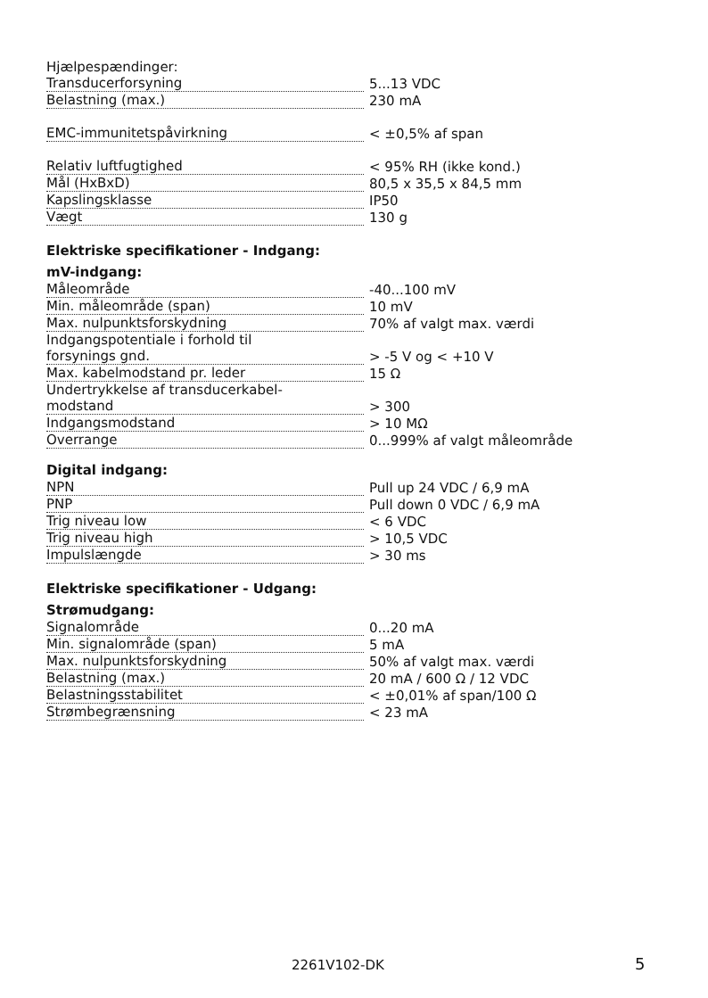Hjælpespændinger:
| Transducerforsyning | 5...13 VDC |
| Belastning (max.) | 230 mA |
| EMC-immunitetspåvirkning | < ±0,5% af span |
| Relativ luftfugtighed | < 95% RH (ikke kond.) |
| Mål (HxBxD) | 80,5 x 35,5 x 84,5 mm |
| Kapslingsklasse | IP50 |
| Vægt | 130 g |
Elektriske specifikationer - Indgang:
mV-indgang:
| Måleområde | -40...100 mV |
| Min. måleområde (span) | 10 mV |
| Max. nulpunktsforskydning | 70% af valgt max. værdi |
| Indgangspotentiale i forhold til | |
| forsynings gnd. | > -5 V og < +10 V |
| Max. kabelmodstand pr. leder | 15 Ω |
| Undertrykkelse af transducerkabel- | |
| modstand | > 300 |
| Indgangsmodstand | > 10 MΩ |
| Overrange | 0...999% af valgt måleområde |
Digital indgang:
| NPN | Pull up 24 VDC / 6,9 mA |
| PNP | Pull down 0 VDC / 6,9 mA |
| Trig niveau low | < 6 VDC |
| Trig niveau high | > 10,5 VDC |
| Impulslængde | > 30 ms |
Elektriske specifikationer - Udgang:
Strømudgang:
| Signalområde | 0...20 mA |
| Min. signalområde (span) | 5 mA |
| Max. nulpunktsforskydning | 50% af valgt max. værdi |
| Belastning (max.) | 20 mA / 600 Ω / 12 VDC |
| Belastningsstabilitet | < ±0,01% af span/100 Ω |
| Strømbegrænsning | < 23 mA |
2261V102-DK 5